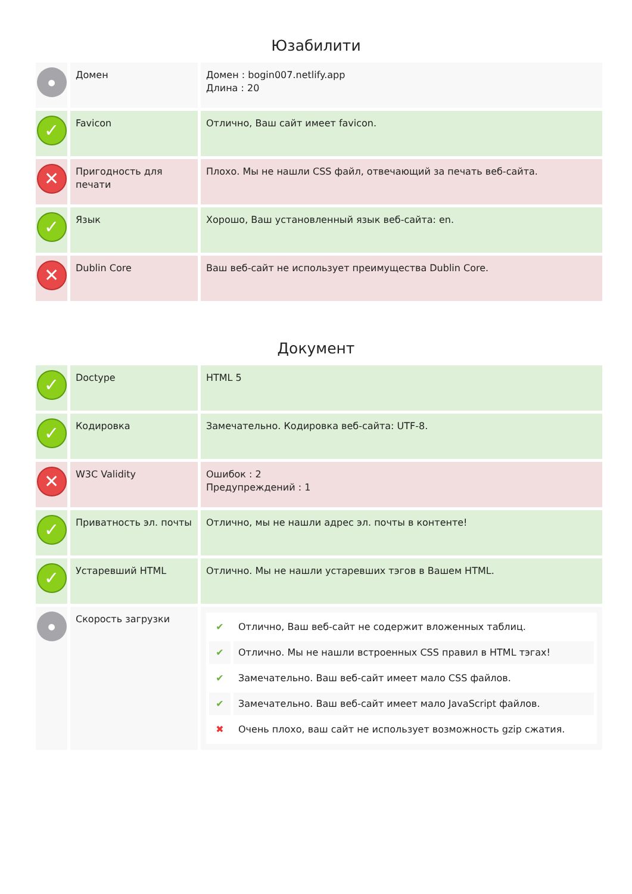Юзабилити
| ● | Домен | Домен : bogin007.netlify.app Длина : 20 |
| ✓ | Favicon | Отлично, Ваш сайт имеет favicon. |
| ✕ | Пригодность для печати | Плохо. Мы не нашли CSS файл, отвечающий за печать веб-сайта. |
| ✓ | Язык | Хорошо, Ваш установленный язык веб-сайта: en. |
| ✕ | Dublin Core | Ваш веб-сайт не использует преимущества Dublin Core. |
Документ
| ✓ | Doctype | HTML 5 |
| ✓ | Кодировка | Замечательно. Кодировка веб-сайта: UTF-8. |
| ✕ | W3C Validity | Ошибок : 2 Предупреждений : 1 |
| ✓ | Приватность эл. почты | Отлично, мы не нашли адрес эл. почты в контенте! |
| ✓ | Устаревший HTML | Отлично. Мы не нашли устаревших тэгов в Вашем HTML. |
| ● | Скорость загрузки | / ✔ / Отлично, Ваш веб-сайт не содержит вложенных таблиц. / / ✔ / Отлично. Мы не нашли встроенных CSS правил в HTML тэгах! / / ✔ / Замечательно. Ваш веб-сайт имеет мало CSS файлов. / / ✔ / Замечательно. Ваш веб-сайт имеет мало JavaScript файлов. / / ✖ / Очень плохо, ваш сайт не использует возможность gzip сжатия. / |